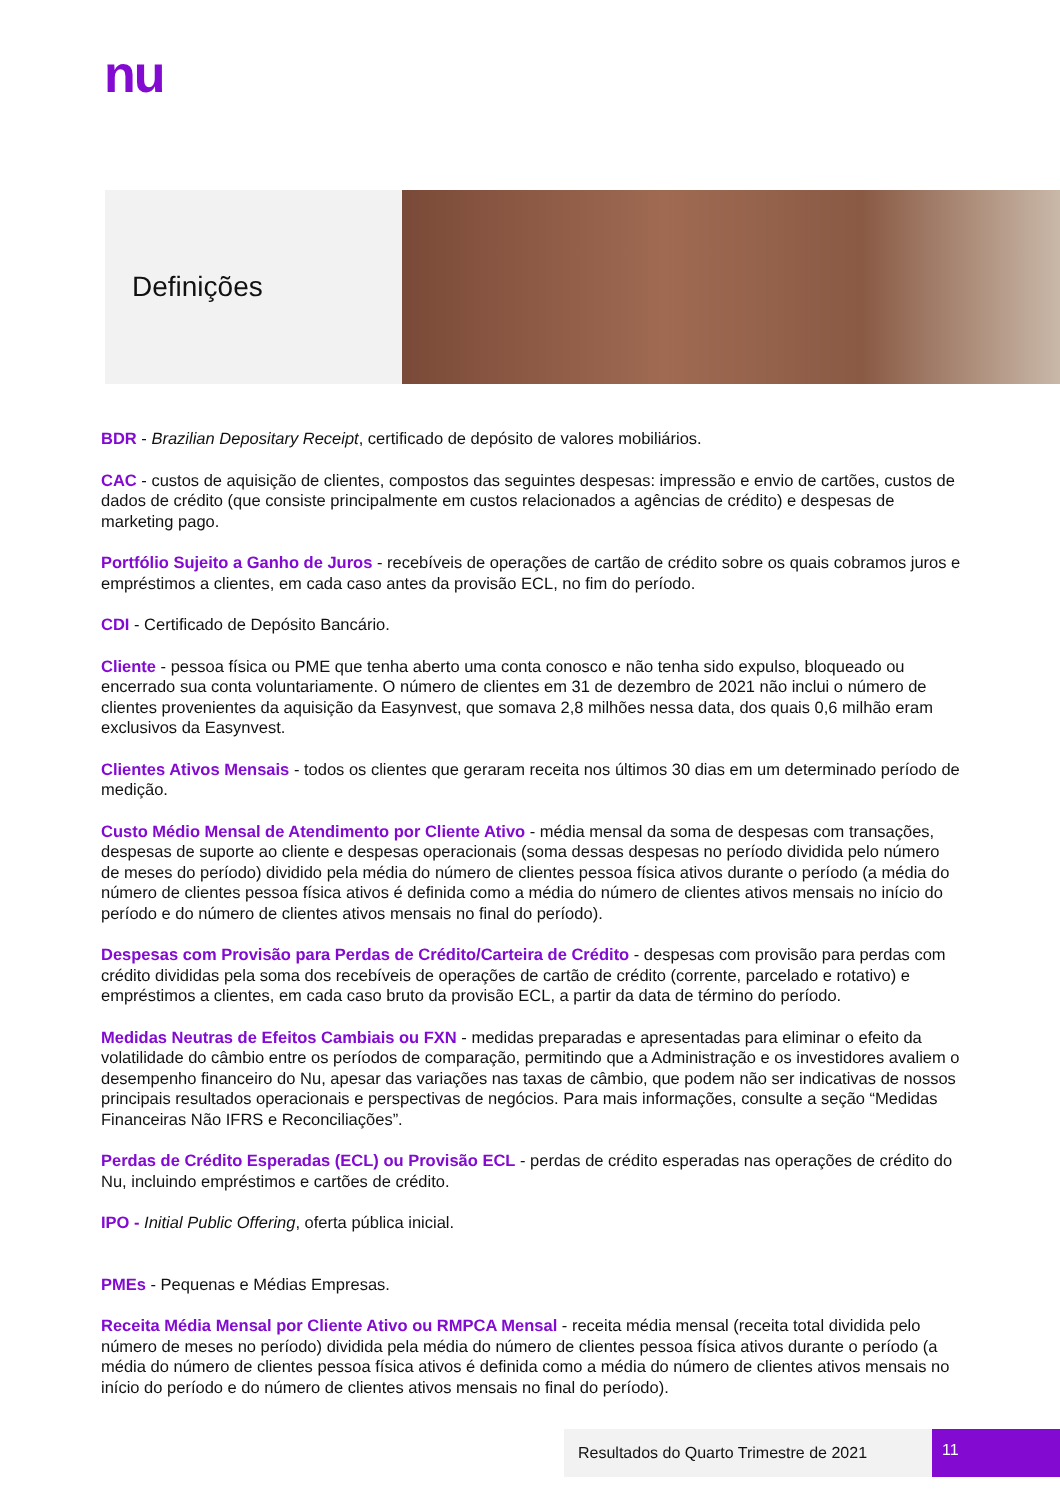nu
Definições
BDR - Brazilian Depositary Receipt, certificado de depósito de valores mobiliários.
CAC - custos de aquisição de clientes, compostos das seguintes despesas: impressão e envio de cartões, custos de dados de crédito (que consiste principalmente em custos relacionados a agências de crédito) e despesas de marketing pago.
Portfólio Sujeito a Ganho de Juros - recebíveis de operações de cartão de crédito sobre os quais cobramos juros e empréstimos a clientes, em cada caso antes da provisão ECL, no fim do período.
CDI - Certificado de Depósito Bancário.
Cliente - pessoa física ou PME que tenha aberto uma conta conosco e não tenha sido expulso, bloqueado ou encerrado sua conta voluntariamente. O número de clientes em 31 de dezembro de 2021 não inclui o número de clientes provenientes da aquisição da Easynvest, que somava 2,8 milhões nessa data, dos quais 0,6 milhão eram exclusivos da Easynvest.
Clientes Ativos Mensais - todos os clientes que geraram receita nos últimos 30 dias em um determinado período de medição.
Custo Médio Mensal de Atendimento por Cliente Ativo - média mensal da soma de despesas com transações, despesas de suporte ao cliente e despesas operacionais (soma dessas despesas no período dividida pelo número de meses do período) dividido pela média do número de clientes pessoa física ativos durante o período (a média do número de clientes pessoa física ativos é definida como a média do número de clientes ativos mensais no início do período e do número de clientes ativos mensais no final do período).
Despesas com Provisão para Perdas de Crédito/Carteira de Crédito - despesas com provisão para perdas com crédito divididas pela soma dos recebíveis de operações de cartão de crédito (corrente, parcelado e rotativo) e empréstimos a clientes, em cada caso bruto da provisão ECL, a partir da data de término do período.
Medidas Neutras de Efeitos Cambiais ou FXN - medidas preparadas e apresentadas para eliminar o efeito da volatilidade do câmbio entre os períodos de comparação, permitindo que a Administração e os investidores avaliem o desempenho financeiro do Nu, apesar das variações nas taxas de câmbio, que podem não ser indicativas de nossos principais resultados operacionais e perspectivas de negócios. Para mais informações, consulte a seção “Medidas Financeiras Não IFRS e Reconciliações”.
Perdas de Crédito Esperadas (ECL) ou Provisão ECL - perdas de crédito esperadas nas operações de crédito do Nu, incluindo empréstimos e cartões de crédito.
IPO - Initial Public Offering, oferta pública inicial.
PMEs - Pequenas e Médias Empresas.
Receita Média Mensal por Cliente Ativo ou RMPCA Mensal - receita média mensal (receita total dividida pelo número de meses no período) dividida pela média do número de clientes pessoa física ativos durante o período (a média do número de clientes pessoa física ativos é definida como a média do número de clientes ativos mensais no início do período e do número de clientes ativos mensais no final do período).
Resultados do Quarto Trimestre de 2021 11